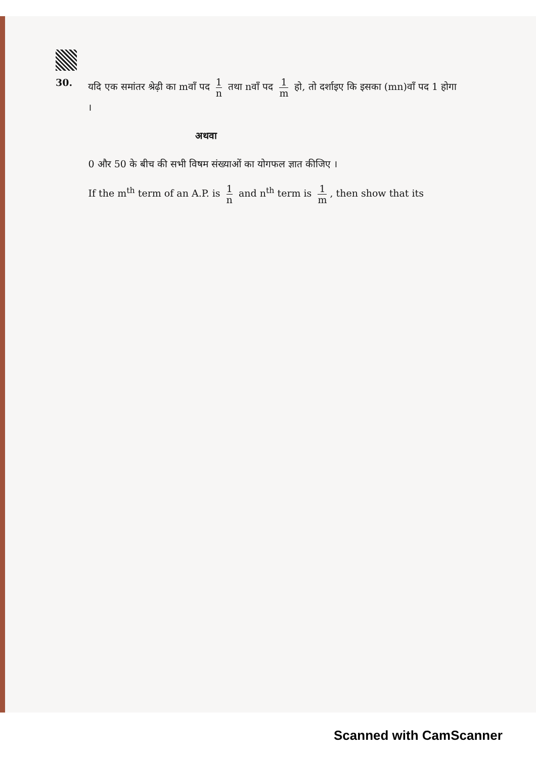30.
यदि एक समांतर श्रेढ़ी का mवाँ पद 1 n तथा nवाँ पद 1 m हो, तो दर्शाइए कि इसका (mn)वाँ पद 1 होगा ।
अथवा
0 और 50 के बीच की सभी विषम संख्याओं का योगफल ज्ञात कीजिए ।
If the m<sup>th</sup> term of an A.P. is 1 n and n<sup>th</sup> term is 1 m, then show that its
Scanned with CamScanner